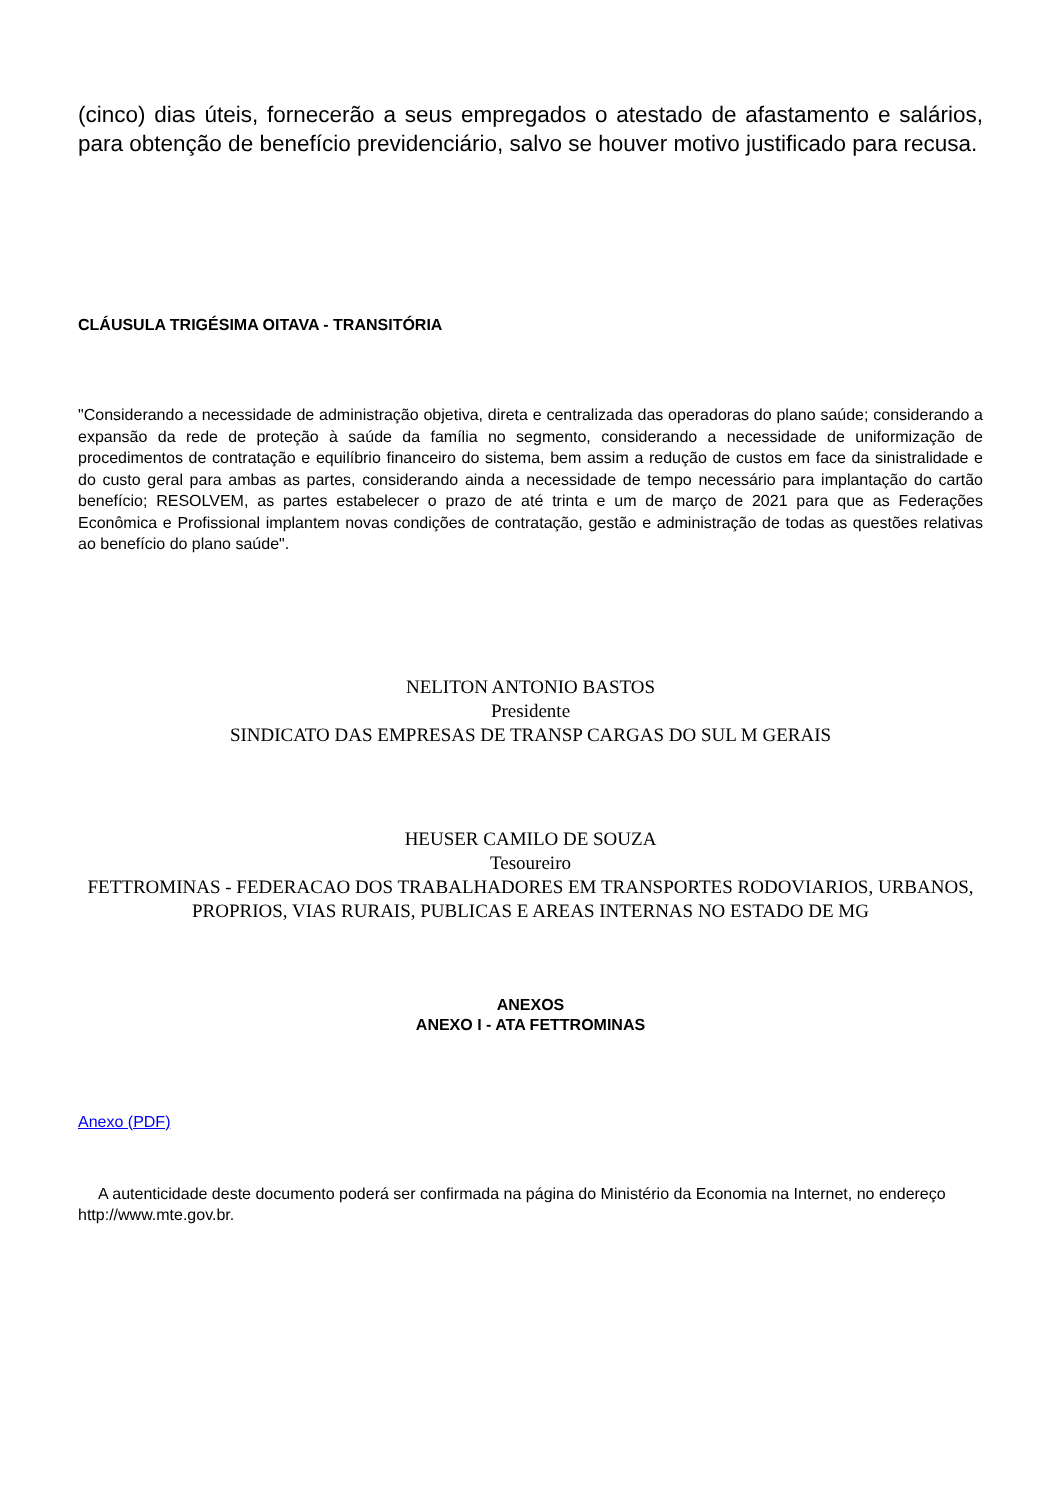(cinco) dias úteis, fornecerão a seus empregados o atestado de afastamento e salários, para obtenção de benefício previdenciário, salvo se houver motivo justificado para recusa.
CLÁUSULA TRIGÉSIMA OITAVA - TRANSITÓRIA
"Considerando a necessidade de administração objetiva, direta e centralizada das operadoras do plano saúde; considerando a expansão da rede de proteção à saúde da família no segmento, considerando a necessidade de uniformização de procedimentos de contratação e equilíbrio financeiro do sistema, bem assim a redução de custos em face da sinistralidade e do custo geral para ambas as partes, considerando ainda a necessidade de tempo necessário para implantação do cartão benefício; RESOLVEM, as partes estabelecer o prazo de até trinta e um de março de 2021 para que as Federações Econômica e Profissional implantem novas condições de contratação, gestão e administração de todas as questões relativas ao benefício do plano saúde".
NELITON ANTONIO BASTOS
Presidente
SINDICATO DAS EMPRESAS DE TRANSP CARGAS DO SUL M GERAIS
HEUSER CAMILO DE SOUZA
Tesoureiro
FETTROMINAS - FEDERACAO DOS TRABALHADORES EM TRANSPORTES RODOVIARIOS, URBANOS, PROPRIOS, VIAS RURAIS, PUBLICAS E AREAS INTERNAS NO ESTADO DE MG
ANEXOS
ANEXO I - ATA FETTROMINAS
Anexo (PDF)
A autenticidade deste documento poderá ser confirmada na página do Ministério da Economia na Internet, no endereço http://www.mte.gov.br.